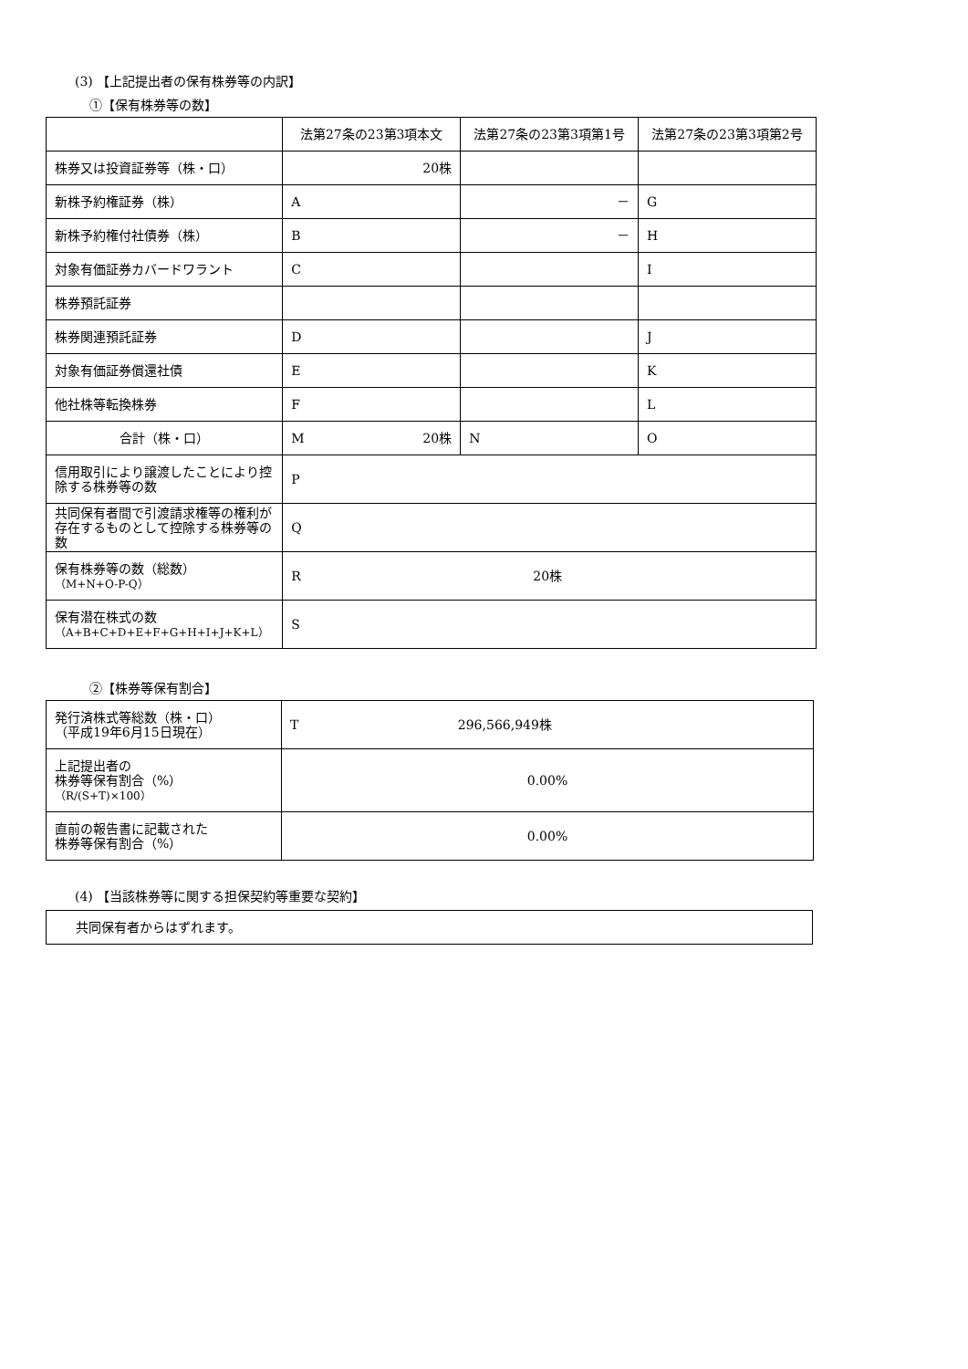(3) 【上記提出者の保有株券等の内訳】
①【保有株券等の数】
| | 法第27条の23第3項本文 | 法第27条の23第3項第1号 | 法第27条の23第3項第2号 |
| 株券又は投資証券等（株・口） | 20株 | | |
| 新株予約権証券（株） | A | － | G |
| 新株予約権付社債券（株） | B | － | H |
| 対象有価証券カバードワラント | C | | I |
| 株券預託証券 | | | |
| 株券関連預託証券 | D | | J |
| 対象有価証券償還社債 | E | | K |
| 他社株等転換株券 | F | | L |
| 合計（株・口） | M 20株 | N | O |
| 信用取引により譲渡したことにより控除する株券等の数 | P | | |
| 共同保有者間で引渡請求権等の権利が存在するものとして控除する株券等の数 | Q | | |
| 保有株券等の数（総数） （M+N+O-P-Q） | R 20株 | | |
| 保有潜在株式の数 （A+B+C+D+E+F+G+H+I+J+K+L） | S | | |
②【株券等保有割合】
| 発行済株式等総数（株・口） （平成19年6月15日現在） | T 296,566,949株 |
| 上記提出者の 株券等保有割合（%） （R/(S+T)×100） | 0.00% |
| 直前の報告書に記載された 株券等保有割合（%） | 0.00% |
(4) 【当該株券等に関する担保契約等重要な契約】
| 共同保有者からはずれます。 |